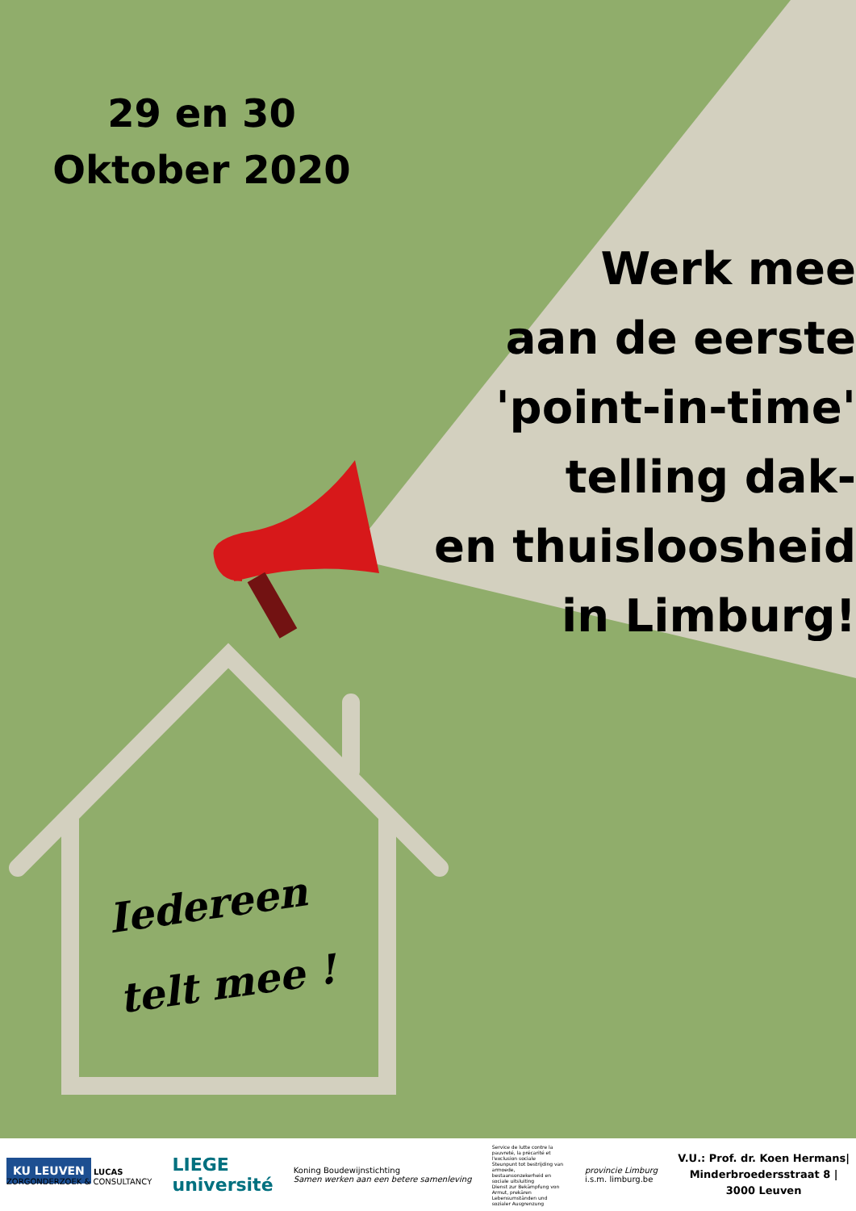29 en 30
Oktober 2020
Werk mee
aan de eerste
'point-in-time'
telling dak-
en thuisloosheid
in Limburg!
Iedereen
telt mee !
KU LEUVEN LUCAS
ZORGONDERZOEK & CONSULTANCY
LIEGE
université
Koning Boudewijnstichting
Samen werken aan een betere samenleving
Service de lutte contre la pauvreté, la précarité et l'exclusion sociale
Steunpunt tot bestrijding van armoede, bestaansonzekerheid en sociale uitsluiting
Dienst zur Bekämpfung von Armut, prekären Lebensumständen und sozialer Ausgrenzung
provincie Limburg
i.s.m. limburg.be
V.U.: Prof. dr. Koen Hermans|
Minderbroedersstraat 8 |
3000 Leuven